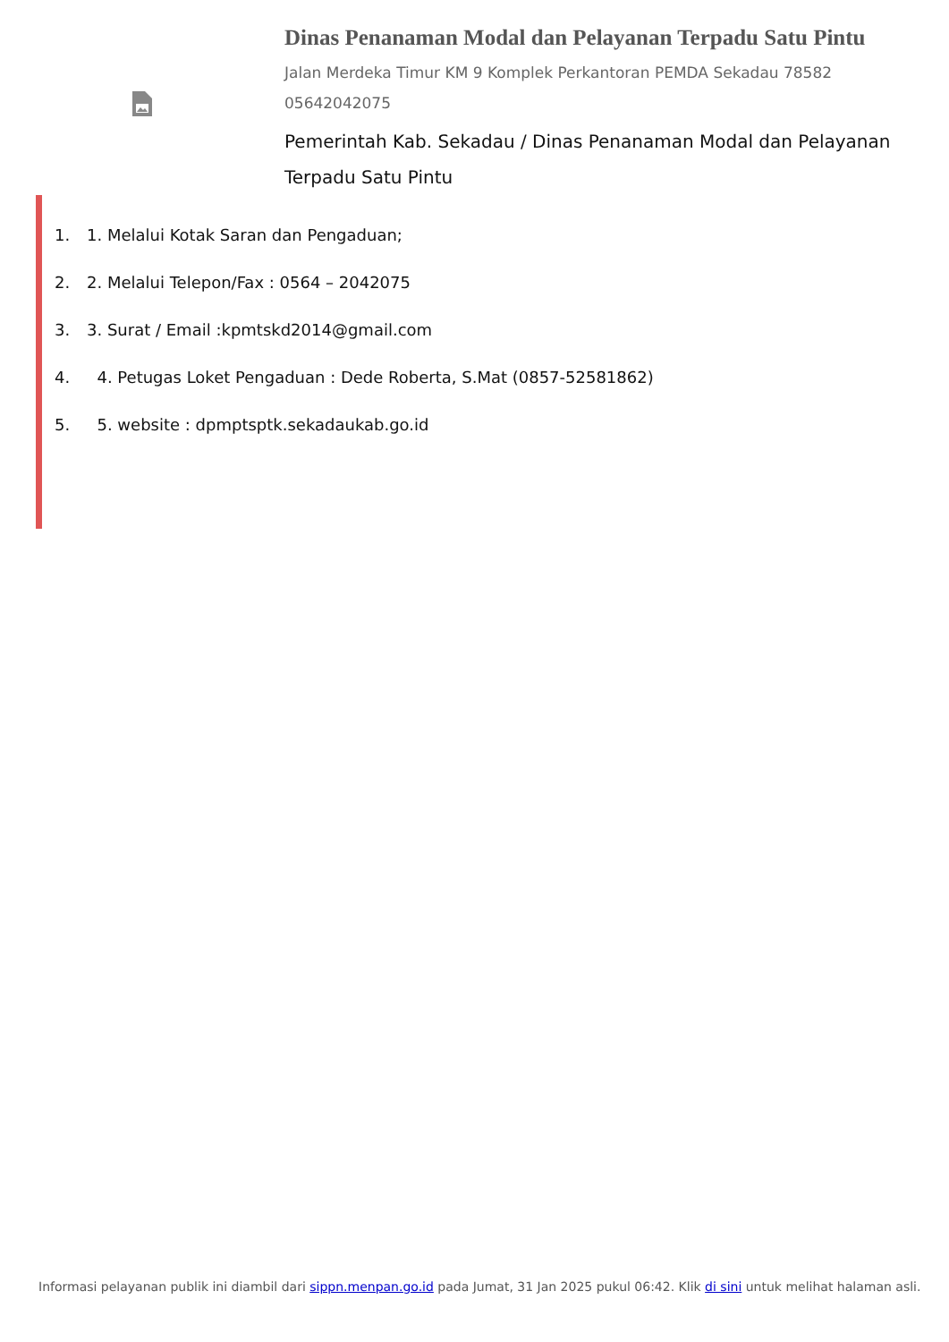Dinas Penanaman Modal dan Pelayanan Terpadu Satu Pintu
Jalan Merdeka Timur KM 9 Komplek Perkantoran PEMDA Sekadau 78582
05642042075
Pemerintah Kab. Sekadau / Dinas Penanaman Modal dan Pelayanan Terpadu Satu Pintu
1. 1. Melalui Kotak Saran dan Pengaduan;
2. 2. Melalui Telepon/Fax : 0564 – 2042075
3. 3. Surat / Email :kpmtskd2014@gmail.com
4. 4. Petugas Loket Pengaduan : Dede Roberta, S.Mat (0857-52581862)
5. 5. website : dpmptsptk.sekadaukab.go.id
Informasi pelayanan publik ini diambil dari sippn.menpan.go.id pada Jumat, 31 Jan 2025 pukul 06:42. Klik di sini untuk melihat halaman asli.